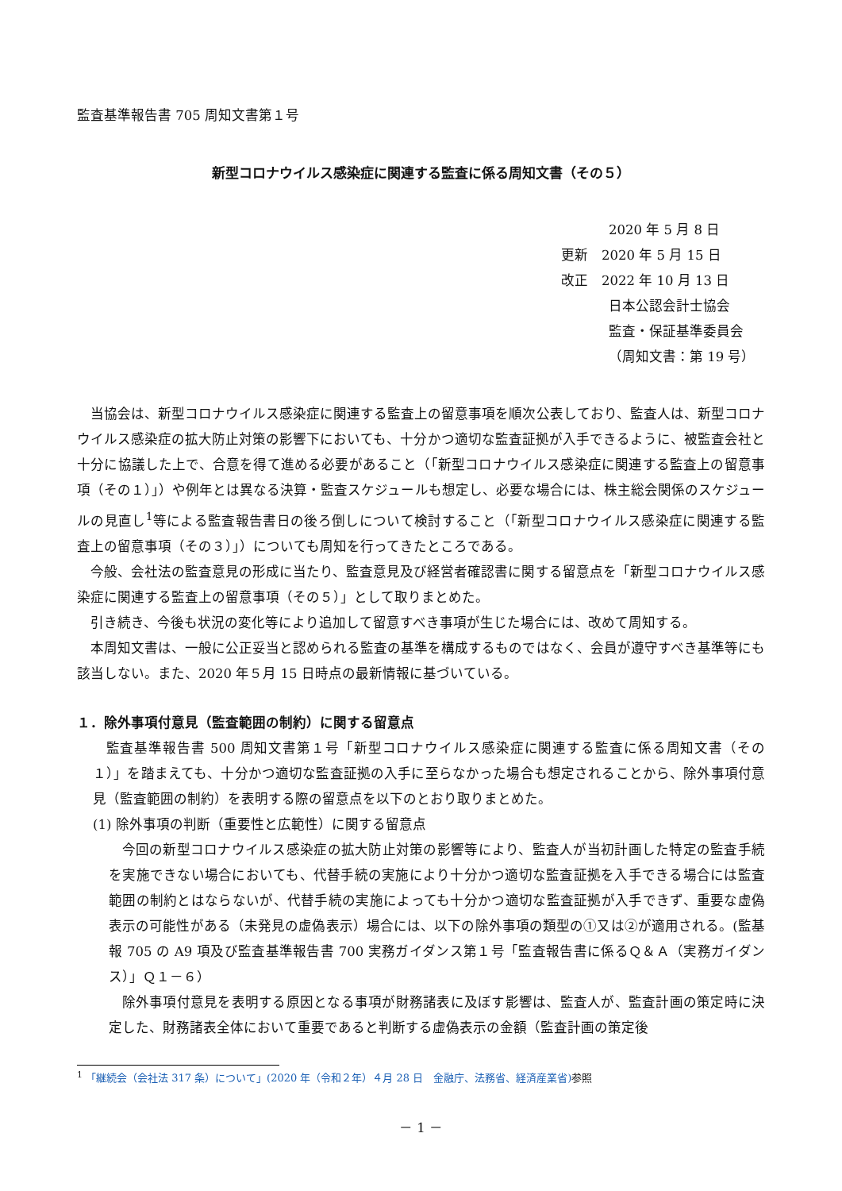監査基準報告書 705 周知文書第１号
新型コロナウイルス感染症に関連する監査に係る周知文書（その５）
2020 年 5 月 8 日
更新　2020 年 5 月 15 日
改正　2022 年 10 月 13 日
日本公認会計士協会
監査・保証基準委員会
（周知文書：第 19 号）
当協会は、新型コロナウイルス感染症に関連する監査上の留意事項を順次公表しており、監査人は、新型コロナウイルス感染症の拡大防止対策の影響下においても、十分かつ適切な監査証拠が入手できるように、被監査会社と十分に協議した上で、合意を得て進める必要があること（「新型コロナウイルス感染症に関連する監査上の留意事項（その１）」）や例年とは異なる決算・監査スケジュールも想定し、必要な場合には、株主総会関係のスケジュールの見直し<sup>1</sup>等による監査報告書日の後ろ倒しについて検討すること（「新型コロナウイルス感染症に関連する監査上の留意事項（その３）」）についても周知を行ってきたところである。
今般、会社法の監査意見の形成に当たり、監査意見及び経営者確認書に関する留意点を「新型コロナウイルス感染症に関連する監査上の留意事項（その５）」として取りまとめた。
引き続き、今後も状況の変化等により追加して留意すべき事項が生じた場合には、改めて周知する。
本周知文書は、一般に公正妥当と認められる監査の基準を構成するものではなく、会員が遵守すべき基準等にも該当しない。また、2020 年５月 15 日時点の最新情報に基づいている。
１．除外事項付意見（監査範囲の制約）に関する留意点
監査基準報告書 500 周知文書第１号「新型コロナウイルス感染症に関連する監査に係る周知文書（その１）」を踏まえても、十分かつ適切な監査証拠の入手に至らなかった場合も想定されることから、除外事項付意見（監査範囲の制約）を表明する際の留意点を以下のとおり取りまとめた。
(1) 除外事項の判断（重要性と広範性）に関する留意点
今回の新型コロナウイルス感染症の拡大防止対策の影響等により、監査人が当初計画した特定の監査手続を実施できない場合においても、代替手続の実施により十分かつ適切な監査証拠を入手できる場合には監査範囲の制約とはならないが、代替手続の実施によっても十分かつ適切な監査証拠が入手できず、重要な虚偽表示の可能性がある（未発見の虚偽表示）場合には、以下の除外事項の類型の①又は②が適用される。(監基報 705 の A9 項及び監査基準報告書 700 実務ガイダンス第１号「監査報告書に係るＱ＆Ａ（実務ガイダンス）」Ｑ１－６）
除外事項付意見を表明する原因となる事項が財務諸表に及ぼす影響は、監査人が、監査計画の策定時に決定した、財務諸表全体において重要であると判断する虚偽表示の金額（監査計画の策定後
<sup>1</sup> 「継続会（会社法 317 条）について」(2020 年（令和２年）４月 28 日　金融庁、法務省、経済産業省) 参照
－ 1 －